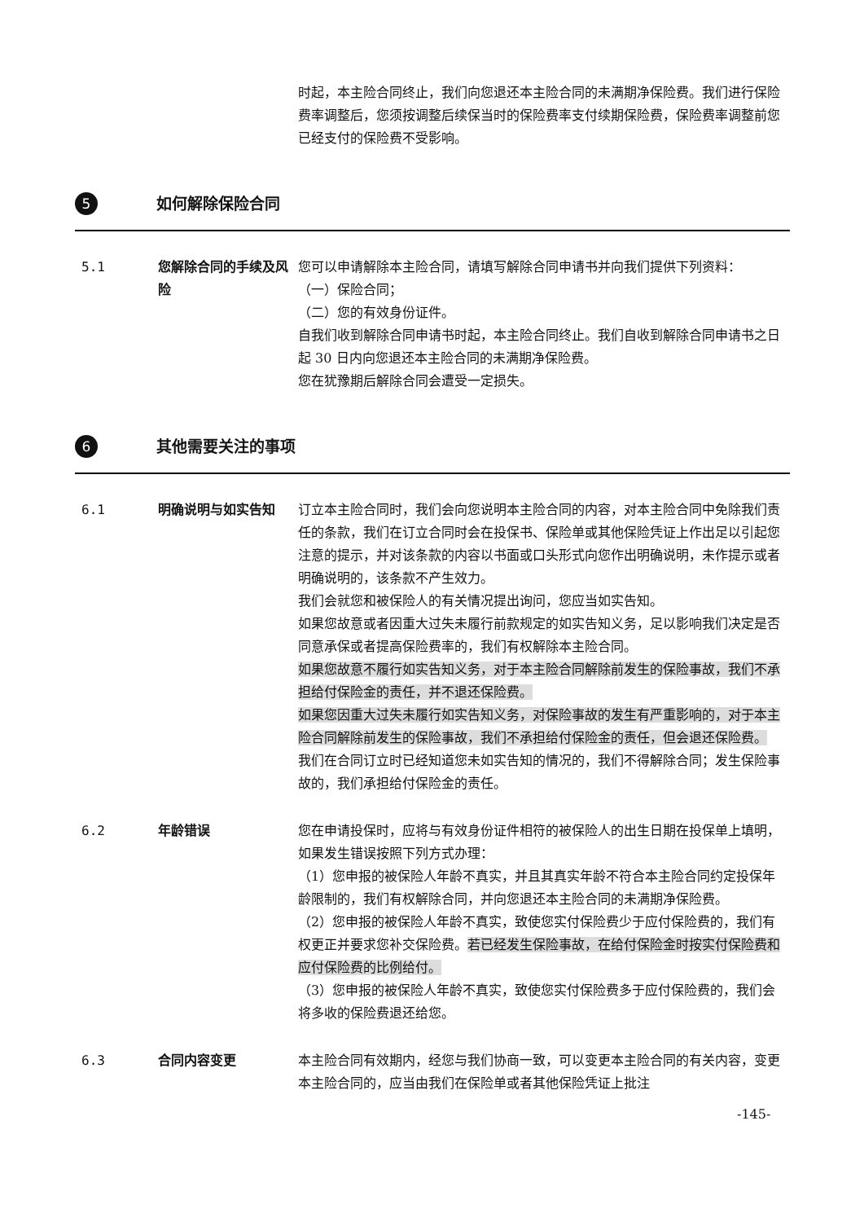时起，本主险合同终止，我们向您退还本主险合同的未满期净保险费。我们进行保险费率调整后，您须按调整后续保当时的保险费率支付续期保险费，保险费率调整前您已经支付的保险费不受影响。
5
如何解除保险合同
5.1 您解除合同的手续及风险
您可以申请解除本主险合同，请填写解除合同申请书并向我们提供下列资料：
（一）保险合同；
（二）您的有效身份证件。
自我们收到解除合同申请书时起，本主险合同终止。我们自收到解除合同申请书之日起 30 日内向您退还本主险合同的未满期净保险费。
您在犹豫期后解除合同会遭受一定损失。
6
其他需要关注的事项
6.1 明确说明与如实告知 订立本主险合同时，我们会向您说明本主险合同的内容，对本主险合同中免除我们责任的条款，我们在订立合同时会在投保书、保险单或其他保险凭证上作出足以引起您注意的提示，并对该条款的内容以书面或口头形式向您作出明确说明，未作提示或者明确说明的，该条款不产生效力。
我们会就您和被保险人的有关情况提出询问，您应当如实告知。
如果您故意或者因重大过失未履行前款规定的如实告知义务，足以影响我们决定是否同意承保或者提高保险费率的，我们有权解除本主险合同。
如果您故意不履行如实告知义务，对于本主险合同解除前发生的保险事故，我们不承担给付保险金的责任，并不退还保险费。
如果您因重大过失未履行如实告知义务，对保险事故的发生有严重影响的，对于本主险合同解除前发生的保险事故，我们不承担给付保险金的责任，但会退还保险费。
我们在合同订立时已经知道您未如实告知的情况的，我们不得解除合同；发生保险事故的，我们承担给付保险金的责任。
6.2 年龄错误 您在申请投保时，应将与有效身份证件相符的被保险人的出生日期在投保单上填明，如果发生错误按照下列方式办理：
（1）您申报的被保险人年龄不真实，并且其真实年龄不符合本主险合同约定投保年龄限制的，我们有权解除合同，并向您退还本主险合同的未满期净保险费。
（2）您申报的被保险人年龄不真实，致使您实付保险费少于应付保险费的，我们有权更正并要求您补交保险费。若已经发生保险事故，在给付保险金时按实付保险费和应付保险费的比例给付。
（3）您申报的被保险人年龄不真实，致使您实付保险费多于应付保险费的，我们会将多收的保险费退还给您。
6.3 合同内容变更 本主险合同有效期内，经您与我们协商一致，可以变更本主险合同的有关内容，变更本主险合同的，应当由我们在保险单或者其他保险凭证上批注
-145-